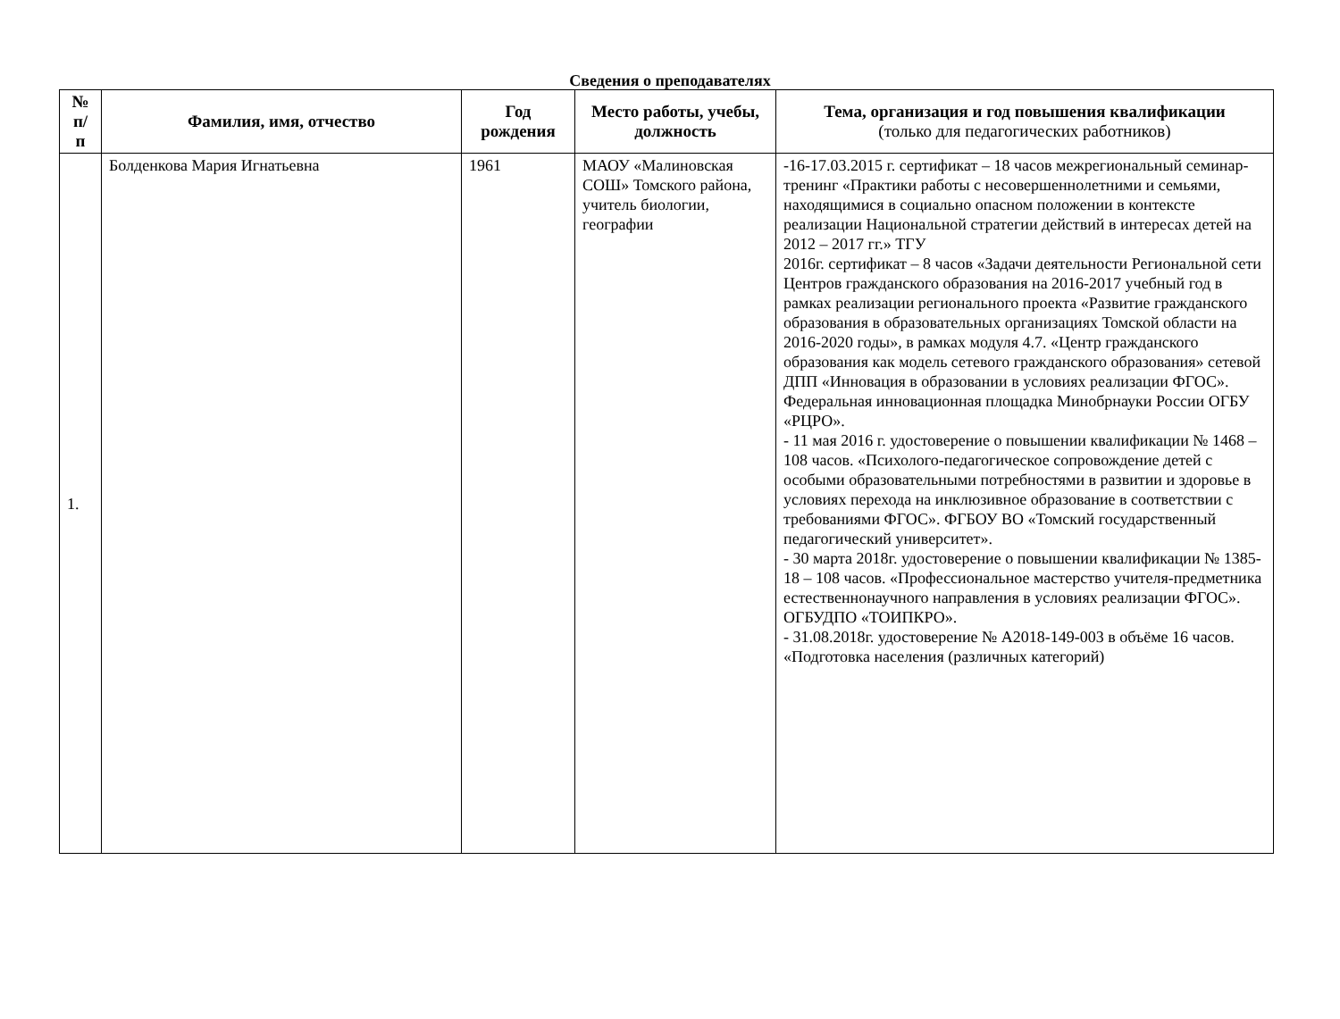Сведения о преподавателях
| № п/ п | Фамилия, имя, отчество | Год рождения | Место работы, учебы, должность | Тема, организация и год повышения квалификации (только для педагогических работников) |
| --- | --- | --- | --- | --- |
| 1. | Болденкова Мария Игнатьевна | 1961 | МАОУ «Малиновская СОШ» Томского района, учитель биологии, географии | -16-17.03.2015 г. сертификат – 18 часов межрегиональный семинар-тренинг «Практики работы с несовершеннолетними и семьями, находящимися в социально опасном положении в контексте реализации Национальной стратегии действий в интересах детей на 2012 – 2017 гг.» ТГУ 2016г. сертификат – 8 часов «Задачи деятельности Региональной сети Центров гражданского образования на 2016-2017 учебный год в рамках реализации регионального проекта «Развитие гражданского образования в образовательных организациях Томской области на 2016-2020 годы», в рамках модуля 4.7. «Центр гражданского образования как модель сетевого гражданского образования» сетевой ДПП «Инновация в образовании в условиях реализации ФГОС». Федеральная инновационная площадка Минобрнауки России ОГБУ «РЦРО». - 11 мая 2016 г. удостоверение о повышении квалификации № 1468 – 108 часов. «Психолого-педагогическое сопровождение детей с особыми образовательными потребностями в развитии и здоровье в условиях перехода на инклюзивное образование в соответствии с требованиями ФГОС». ФГБОУ ВО «Томский государственный педагогический университет». - 30 марта 2018г. удостоверение о повышении квалификации № 1385-18 – 108 часов. «Профессиональное мастерство учителя-предметника естественнонаучного направления в условиях реализации ФГОС». ОГБУДПО «ТОИПКРО». - 31.08.2018г. удостоверение № А2018-149-003 в объёме 16 часов. «Подготовка населения (различных категорий) |